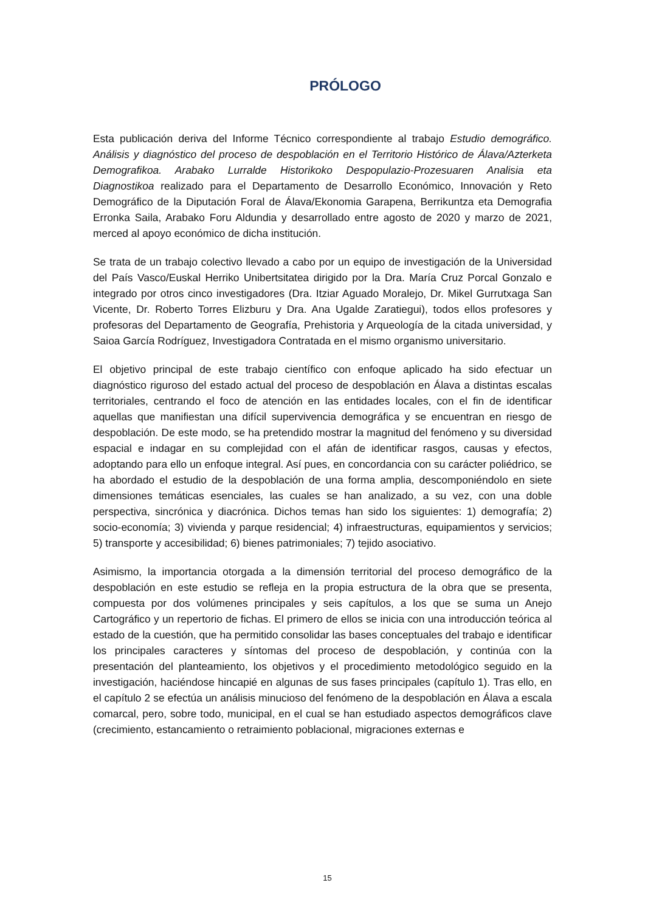PRÓLOGO
Esta publicación deriva del Informe Técnico correspondiente al trabajo Estudio demográfico. Análisis y diagnóstico del proceso de despoblación en el Territorio Histórico de Álava/Azterketa Demografikoa. Arabako Lurralde Historikoko Despopulazio-Prozesuaren Analisia eta Diagnostikoa realizado para el Departamento de Desarrollo Económico, Innovación y Reto Demográfico de la Diputación Foral de Álava/Ekonomia Garapena, Berrikuntza eta Demografia Erronka Saila, Arabako Foru Aldundia y desarrollado entre agosto de 2020 y marzo de 2021, merced al apoyo económico de dicha institución.
Se trata de un trabajo colectivo llevado a cabo por un equipo de investigación de la Universidad del País Vasco/Euskal Herriko Unibertsitatea dirigido por la Dra. María Cruz Porcal Gonzalo e integrado por otros cinco investigadores (Dra. Itziar Aguado Moralejo, Dr. Mikel Gurrutxaga San Vicente, Dr. Roberto Torres Elizburu y Dra. Ana Ugalde Zaratiegui), todos ellos profesores y profesoras del Departamento de Geografía, Prehistoria y Arqueología de la citada universidad, y Saioa García Rodríguez, Investigadora Contratada en el mismo organismo universitario.
El objetivo principal de este trabajo científico con enfoque aplicado ha sido efectuar un diagnóstico riguroso del estado actual del proceso de despoblación en Álava a distintas escalas territoriales, centrando el foco de atención en las entidades locales, con el fin de identificar aquellas que manifiestan una difícil supervivencia demográfica y se encuentran en riesgo de despoblación. De este modo, se ha pretendido mostrar la magnitud del fenómeno y su diversidad espacial e indagar en su complejidad con el afán de identificar rasgos, causas y efectos, adoptando para ello un enfoque integral. Así pues, en concordancia con su carácter poliédrico, se ha abordado el estudio de la despoblación de una forma amplia, descomponiéndolo en siete dimensiones temáticas esenciales, las cuales se han analizado, a su vez, con una doble perspectiva, sincrónica y diacrónica. Dichos temas han sido los siguientes: 1) demografía; 2) socio-economía; 3) vivienda y parque residencial; 4) infraestructuras, equipamientos y servicios; 5) transporte y accesibilidad; 6) bienes patrimoniales; 7) tejido asociativo.
Asimismo, la importancia otorgada a la dimensión territorial del proceso demográfico de la despoblación en este estudio se refleja en la propia estructura de la obra que se presenta, compuesta por dos volúmenes principales y seis capítulos, a los que se suma un Anejo Cartográfico y un repertorio de fichas. El primero de ellos se inicia con una introducción teórica al estado de la cuestión, que ha permitido consolidar las bases conceptuales del trabajo e identificar los principales caracteres y síntomas del proceso de despoblación, y continúa con la presentación del planteamiento, los objetivos y el procedimiento metodológico seguido en la investigación, haciéndose hincapié en algunas de sus fases principales (capítulo 1). Tras ello, en el capítulo 2 se efectúa un análisis minucioso del fenómeno de la despoblación en Álava a escala comarcal, pero, sobre todo, municipal, en el cual se han estudiado aspectos demográficos clave (crecimiento, estancamiento o retraimiento poblacional, migraciones externas e
15